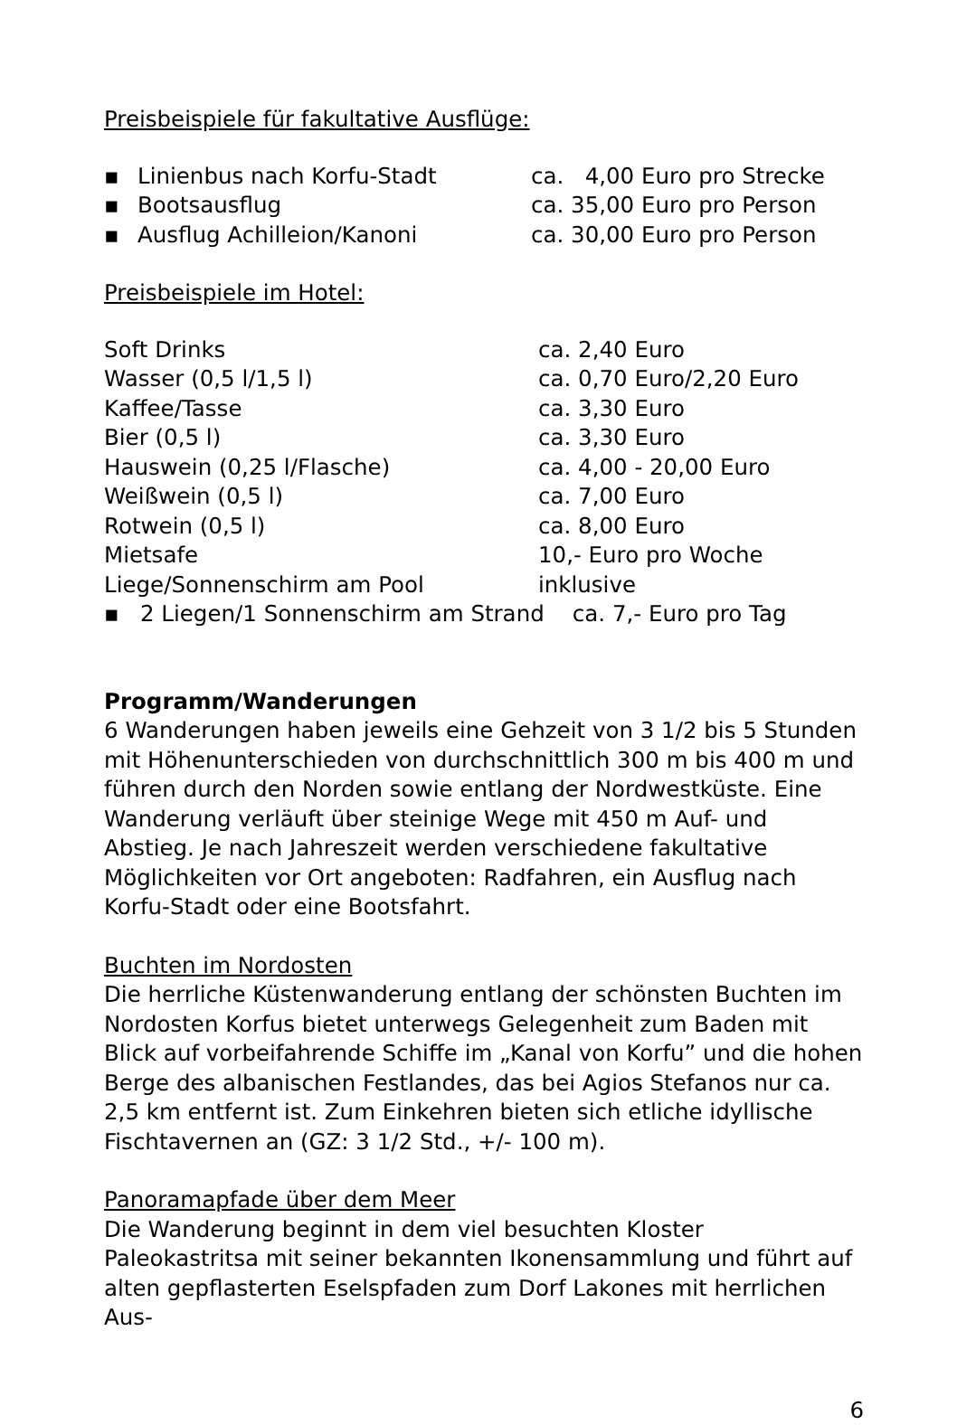Preisbeispiele für fakultative Ausflüge:
| ▪ | Linienbus nach Korfu-Stadt | ca. 4,00 Euro pro Strecke |
| ▪ | Bootsausflug | ca. 35,00 Euro pro Person |
| ▪ | Ausflug Achilleion/Kanoni | ca. 30,00 Euro pro Person |
Preisbeispiele im Hotel:
| Soft Drinks | ca. 2,40 Euro |
| Wasser (0,5 l/1,5 l) | ca. 0,70 Euro/2,20 Euro |
| Kaffee/Tasse | ca. 3,30 Euro |
| Bier (0,5 l) | ca. 3,30 Euro |
| Hauswein (0,25 l/Flasche) | ca. 4,00 - 20,00 Euro |
| Weißwein (0,5 l) | ca. 7,00 Euro |
| Rotwein (0,5 l) | ca. 8,00 Euro |
| Mietsafe | 10,- Euro pro Woche |
| Liege/Sonnenschirm am Pool | inklusive |
▪ 2 Liegen/1 Sonnenschirm am Strand ca. 7,- Euro pro Tag
Programm/Wanderungen
6 Wanderungen haben jeweils eine Gehzeit von 3 1/2 bis 5 Stunden mit Höhenunterschieden von durchschnittlich 300 m bis 400 m und führen durch den Norden sowie entlang der Nordwestküste. Eine Wanderung verläuft über steinige Wege mit 450 m Auf- und Abstieg. Je nach Jahreszeit werden verschiedene fakultative Möglichkeiten vor Ort angeboten: Radfahren, ein Ausflug nach Korfu-Stadt oder eine Bootsfahrt.
Buchten im Nordosten
Die herrliche Küstenwanderung entlang der schönsten Buchten im Nordosten Korfus bietet unterwegs Gelegenheit zum Baden mit Blick auf vorbeifahrende Schiffe im „Kanal von Korfu” und die hohen Berge des albanischen Festlandes, das bei Agios Stefanos nur ca. 2,5 km entfernt ist. Zum Einkehren bieten sich etliche idyllische Fischtavernen an (GZ: 3 1/2 Std., +/- 100 m).
Panoramapfade über dem Meer
Die Wanderung beginnt in dem viel besuchten Kloster Paleokastritsa mit seiner bekannten Ikonensammlung und führt auf alten gepflasterten Eselspfaden zum Dorf Lakones mit herrlichen Aus-
6